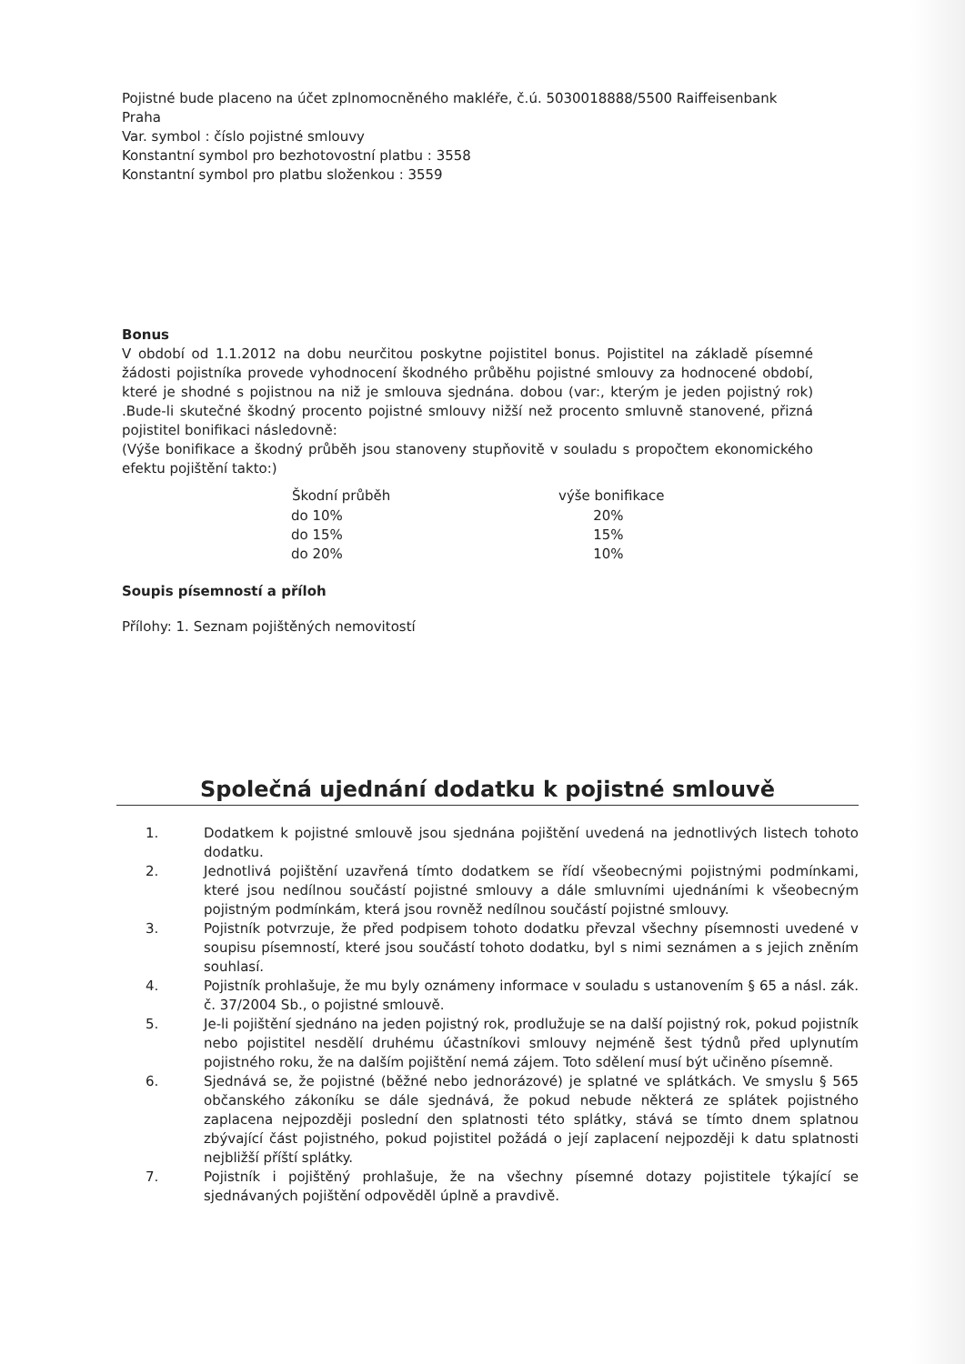Pojistné bude placeno na účet zplnomocněného makléře, č.ú. 5030018888/5500 Raiffeisenbank Praha
Var. symbol : číslo pojistné smlouvy
Konstantní symbol pro bezhotovostní platbu : 3558
Konstantní symbol pro platbu složenkou : 3559
Bonus
V období od 1.1.2012 na dobu neurčitou poskytne pojistitel bonus. Pojistitel na základě písemné žádosti pojistníka provede vyhodnocení škodného průběhu pojistné smlouvy za hodnocené období, které je shodné s pojistnou na niž je smlouva sjednána. dobou (var:, kterým je jeden pojistný rok) .Bude-li skutečné škodný procento pojistné smlouvy nižší než procento smluvně stanovené, přizná pojistitel bonifikaci následovně:
(Výše bonifikace a škodný průběh jsou stanoveny stupňovitě v souladu s propočtem ekonomického efektu pojištění takto:)
| Škodní průběh | výše bonifikace |
| --- | --- |
| do 10% | 20% |
| do 15% | 15% |
| do 20% | 10% |
Soupis písemností a příloh
Přílohy: 1. Seznam pojištěných nemovitostí
Společná ujednání dodatku k pojistné smlouvě
1. Dodatkem k pojistné smlouvě jsou sjednána pojištění uvedená na jednotlivých listech tohoto dodatku.
2. Jednotlivá pojištění uzavřená tímto dodatkem se řídí všeobecnými pojistnými podmínkami, které jsou nedílnou součástí pojistné smlouvy a dále smluvními ujednáními k všeobecným pojistným podmínkám, která jsou rovněž nedílnou součástí pojistné smlouvy.
3. Pojistník potvrzuje, že před podpisem tohoto dodatku převzal všechny písemnosti uvedené v soupisu písemností, které jsou součástí tohoto dodatku, byl s nimi seznámen a s jejich zněním souhlasí.
4. Pojistník prohlašuje, že mu byly oznámeny informace v souladu s ustanovením § 65 a násl. zák. č. 37/2004 Sb., o pojistné smlouvě.
5. Je-li pojištění sjednáno na jeden pojistný rok, prodlužuje se na další pojistný rok, pokud pojistník nebo pojistitel nesdělí druhému účastníkovi smlouvy nejméně šest týdnů před uplynutím pojistného roku, že na dalším pojištění nemá zájem. Toto sdělení musí být učiněno písemně.
6. Sjednává se, že pojistné (běžné nebo jednorázové) je splatné ve splátkách. Ve smyslu § 565 občanského zákoníku se dále sjednává, že pokud nebude některá ze splátek pojistného zaplacena nejpozději poslední den splatnosti této splátky, stává se tímto dnem splatnou zbývající část pojistného, pokud pojistitel požádá o její zaplacení nejpozději k datu splatnosti nejbližší příští splátky.
7. Pojistník i pojištěný prohlašuje, že na všechny písemné dotazy pojistitele týkající se sjednávaných pojištění odpověděl úplně a pravdivě.